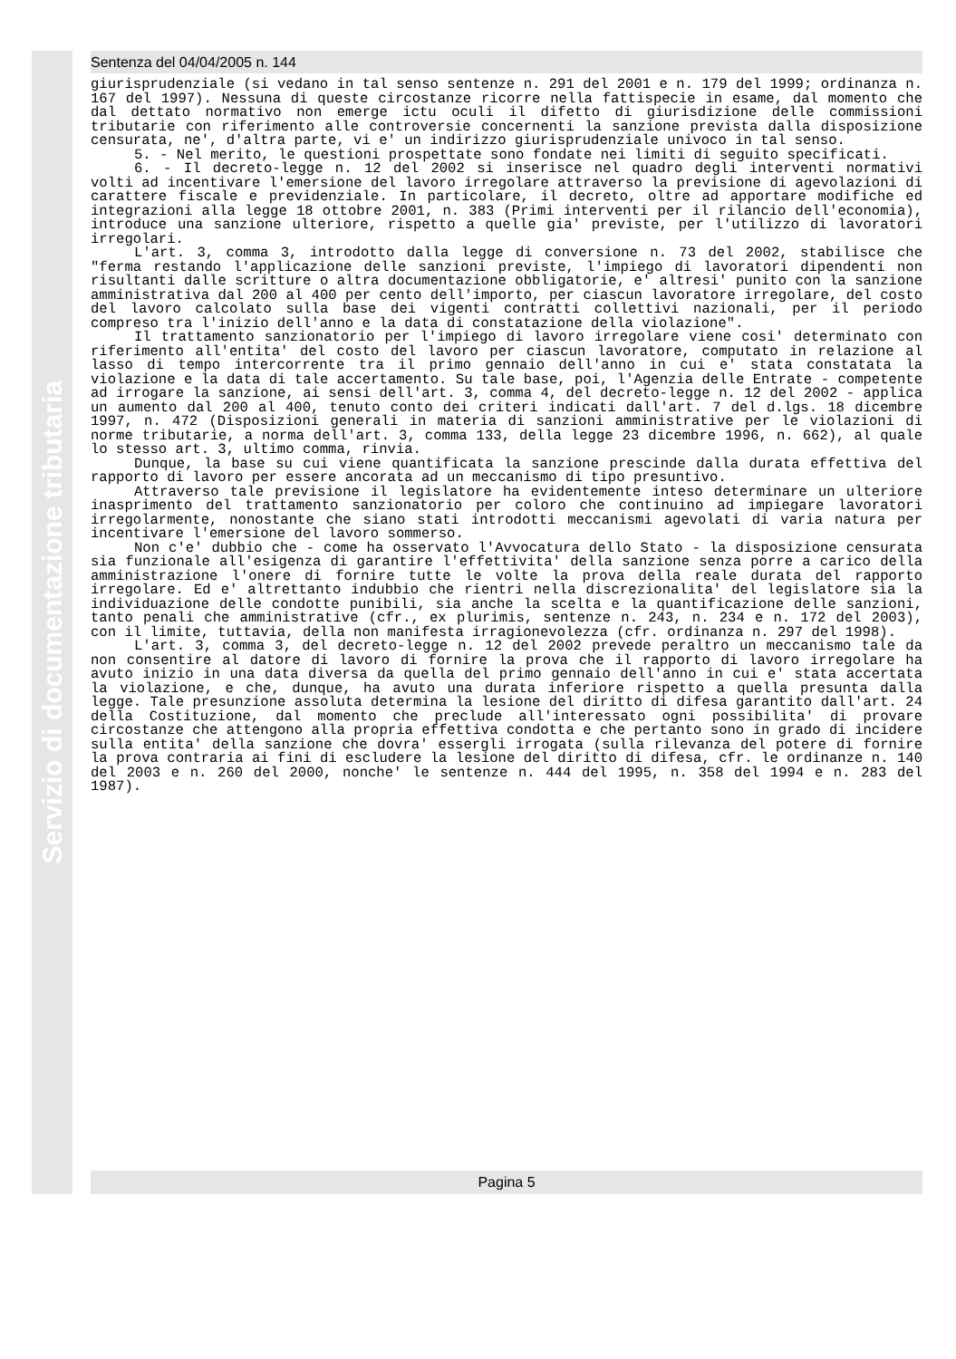Sentenza del 04/04/2005 n. 144
giurisprudenziale (si vedano in tal senso sentenze n. 291 del 2001 e n. 179 del 1999; ordinanza n. 167 del 1997). Nessuna di queste circostanze ricorre nella fattispecie in esame, dal momento che dal dettato normativo non emerge ictu oculi il difetto di giurisdizione delle commissioni tributarie con riferimento alle controversie concernenti la sanzione prevista dalla disposizione censurata, ne', d'altra parte, vi e' un indirizzo giurisprudenziale univoco in tal senso.
5. - Nel merito, le questioni prospettate sono fondate nei limiti di seguito specificati.
6. - Il decreto-legge n. 12 del 2002 si inserisce nel quadro degli interventi normativi volti ad incentivare l'emersione del lavoro irregolare attraverso la previsione di agevolazioni di carattere fiscale e previdenziale. In particolare, il decreto, oltre ad apportare modifiche ed integrazioni alla legge 18 ottobre 2001, n. 383 (Primi interventi per il rilancio dell'economia), introduce una sanzione ulteriore, rispetto a quelle gia' previste, per l'utilizzo di lavoratori irregolari.
L'art. 3, comma 3, introdotto dalla legge di conversione n. 73 del 2002, stabilisce che "ferma restando l'applicazione delle sanzioni previste, l'impiego di lavoratori dipendenti non risultanti dalle scritture o altra documentazione obbligatorie, e' altresi' punito con la sanzione amministrativa dal 200 al 400 per cento dell'importo, per ciascun lavoratore irregolare, del costo del lavoro calcolato sulla base dei vigenti contratti collettivi nazionali, per il periodo compreso tra l'inizio dell'anno e la data di constatazione della violazione".
Il trattamento sanzionatorio per l'impiego di lavoro irregolare viene cosi' determinato con riferimento all'entita' del costo del lavoro per ciascun lavoratore, computato in relazione al lasso di tempo intercorrente tra il primo gennaio dell'anno in cui e' stata constatata la violazione e la data di tale accertamento. Su tale base, poi, l'Agenzia delle Entrate - competente ad irrogare la sanzione, ai sensi dell'art. 3, comma 4, del decreto-legge n. 12 del 2002 - applica un aumento dal 200 al 400, tenuto conto dei criteri indicati dall'art. 7 del d.lgs. 18 dicembre 1997, n. 472 (Disposizioni generali in materia di sanzioni amministrative per le violazioni di norme tributarie, a norma dell'art. 3, comma 133, della legge 23 dicembre 1996, n. 662), al quale lo stesso art. 3, ultimo comma, rinvia.
Dunque, la base su cui viene quantificata la sanzione prescinde dalla durata effettiva del rapporto di lavoro per essere ancorata ad un meccanismo di tipo presuntivo.
Attraverso tale previsione il legislatore ha evidentemente inteso determinare un ulteriore inasprimento del trattamento sanzionatorio per coloro che continuino ad impiegare lavoratori irregolarmente, nonostante che siano stati introdotti meccanismi agevolati di varia natura per incentivare l'emersione del lavoro sommerso.
Non c'e' dubbio che - come ha osservato l'Avvocatura dello Stato - la disposizione censurata sia funzionale all'esigenza di garantire l'effettivita' della sanzione senza porre a carico della amministrazione l'onere di fornire tutte le volte la prova della reale durata del rapporto irregolare. Ed e' altrettanto indubbio che rientri nella discrezionalita' del legislatore sia la individuazione delle condotte punibili, sia anche la scelta e la quantificazione delle sanzioni, tanto penali che amministrative (cfr., ex plurimis, sentenze n. 243, n. 234 e n. 172 del 2003), con il limite, tuttavia, della non manifesta irragionevolezza (cfr. ordinanza n. 297 del 1998).
L'art. 3, comma 3, del decreto-legge n. 12 del 2002 prevede peraltro un meccanismo tale da non consentire al datore di lavoro di fornire la prova che il rapporto di lavoro irregolare ha avuto inizio in una data diversa da quella del primo gennaio dell'anno in cui e' stata accertata la violazione, e che, dunque, ha avuto una durata inferiore rispetto a quella presunta dalla legge. Tale presunzione assoluta determina la lesione del diritto di difesa garantito dall'art. 24 della Costituzione, dal momento che preclude all'interessato ogni possibilita' di provare circostanze che attengono alla propria effettiva condotta e che pertanto sono in grado di incidere sulla entita' della sanzione che dovra' essergli irrogata (sulla rilevanza del potere di fornire la prova contraria ai fini di escludere la lesione del diritto di difesa, cfr. le ordinanze n. 140 del 2003 e n. 260 del 2000, nonche' le sentenze n. 444 del 1995, n. 358 del 1994 e n. 283 del 1987).
Pagina 5
Servizio di documentazione tributaria